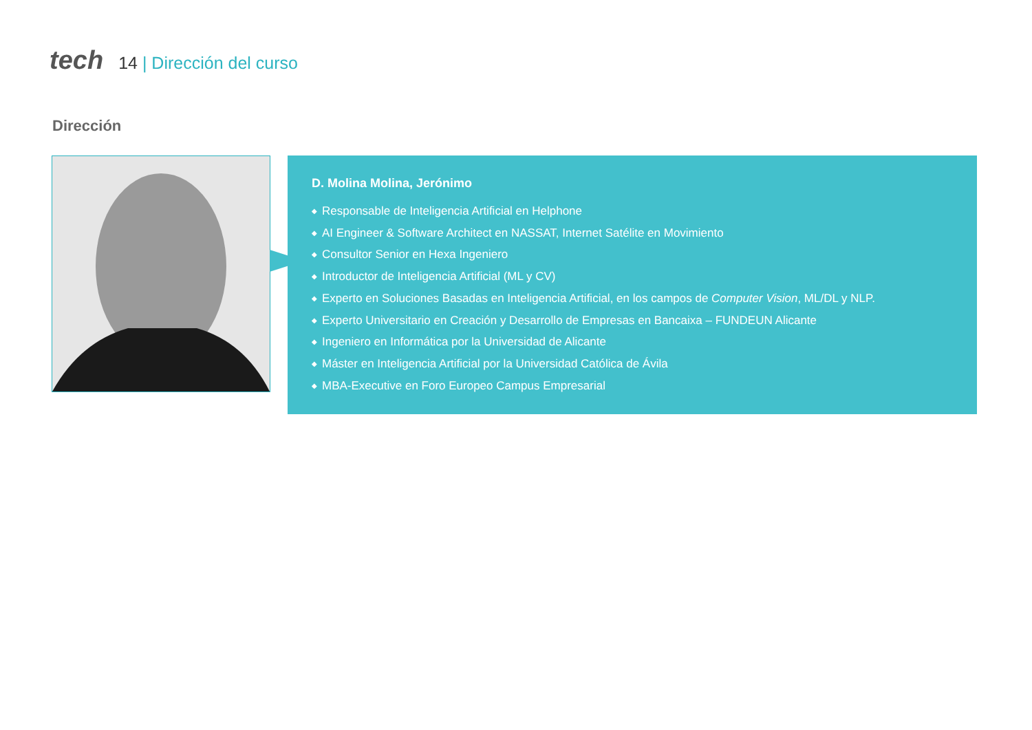tech
14 | Dirección del curso
Dirección
D. Molina Molina, Jerónimo
◆ Responsable de Inteligencia Artificial en Helphone
◆ AI Engineer & Software Architect en NASSAT, Internet Satélite en Movimiento
◆ Consultor Senior en Hexa Ingeniero
◆ Introductor de Inteligencia Artificial (ML y CV)
◆ Experto en Soluciones Basadas en Inteligencia Artificial, en los campos de Computer Vision, ML/DL y NLP.
◆ Experto Universitario en Creación y Desarrollo de Empresas en Bancaixa – FUNDEUN Alicante
◆ Ingeniero en Informática por la Universidad de Alicante
◆ Máster en Inteligencia Artificial por la Universidad Católica de Ávila
◆ MBA-Executive en Foro Europeo Campus Empresarial